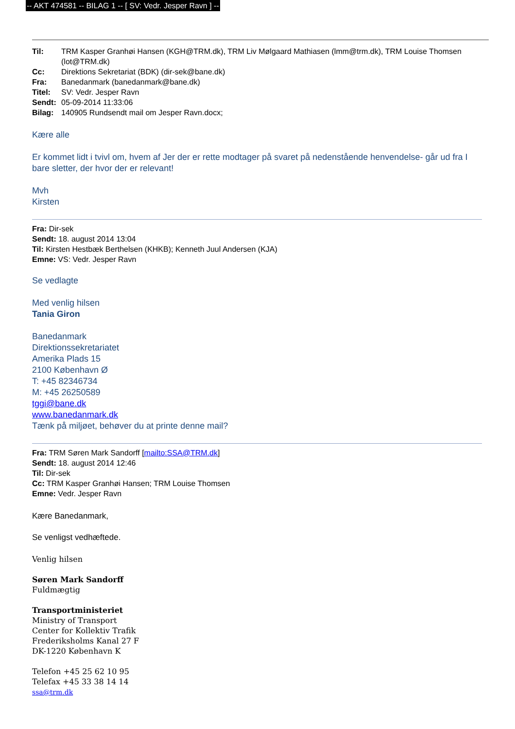-- AKT 474581 -- BILAG 1 -- [ SV: Vedr. Jesper Ravn ] --
| Til: | TRM Kasper Granhøi Hansen (KGH@TRM.dk), TRM Liv Mølgaard Mathiasen (lmm@trm.dk), TRM Louise Thomsen (lot@TRM.dk) |
| Cc: | Direktions Sekretariat (BDK) (dir-sek@bane.dk) |
| Fra: | Banedanmark (banedanmark@bane.dk) |
| Titel: | SV: Vedr. Jesper Ravn |
| Sendt: | 05-09-2014 11:33:06 |
| Bilag: | 140905 Rundsendt mail om Jesper Ravn.docx; |
Kære alle
Er kommet lidt i tvivl om, hvem af Jer der er rette modtager på svaret på nedenstående henvendelse- går ud fra I bare sletter, der hvor der er relevant!
Mvh
Kirsten
Fra: Dir-sek
Sendt: 18. august 2014 13:04
Til: Kirsten Hestbæk Berthelsen (KHKB); Kenneth Juul Andersen (KJA)
Emne: VS: Vedr. Jesper Ravn
Se vedlagte
Med venlig hilsen
Tania Giron
Banedanmark
Direktionssekretariatet
Amerika Plads 15
2100 København Ø
T: +45 82346734
M: +45 26250589
tggi@bane.dk
www.banedanmark.dk
Tænk på miljøet, behøver du at printe denne mail?
Fra: TRM Søren Mark Sandorff [mailto:SSA@TRM.dk]
Sendt: 18. august 2014 12:46
Til: Dir-sek
Cc: TRM Kasper Granhøi Hansen; TRM Louise Thomsen
Emne: Vedr. Jesper Ravn
Kære Banedanmark,
Se venligst vedhæftede.
Venlig hilsen
Søren Mark Sandorff
Fuldmægtig
Transportministeriet
Ministry of Transport
Center for Kollektiv Trafik
Frederiksholms Kanal 27 F
DK-1220 København K
Telefon +45 25 62 10 95
Telefax +45 33 38 14 14
ssa@trm.dk